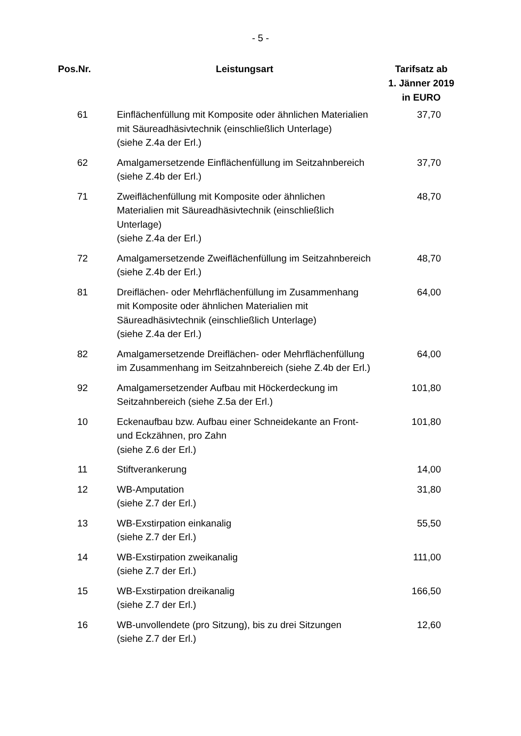- 5 -
| Pos.Nr. | Leistungsart | Tarifsatz ab 1. Jänner 2019 in EURO |
| --- | --- | --- |
| 61 | Einflächenfüllung mit Komposite oder ähnlichen Materialien mit Säureadhäsivtechnik (einschließlich Unterlage) (siehe Z.4a der Erl.) | 37,70 |
| 62 | Amalgamersetzende Einflächenfüllung im Seitzahnbereich (siehe Z.4b der Erl.) | 37,70 |
| 71 | Zweiflächenfüllung mit Komposite oder ähnlichen Materialien mit Säureadhäsivtechnik (einschließlich Unterlage) (siehe Z.4a der Erl.) | 48,70 |
| 72 | Amalgamersetzende Zweiflächenfüllung im Seitzahnbereich (siehe Z.4b der Erl.) | 48,70 |
| 81 | Dreiflächen- oder Mehrflächenfüllung im Zusammenhang mit Komposite oder ähnlichen Materialien mit Säureadhäsivtechnik (einschließlich Unterlage) (siehe Z.4a der Erl.) | 64,00 |
| 82 | Amalgamersetzende Dreiflächen- oder Mehrflächenfüllung im Zusammenhang im Seitzahnbereich (siehe Z.4b der Erl.) | 64,00 |
| 92 | Amalgamersetzender Aufbau mit Höckerdeckung im Seitzahnbereich (siehe Z.5a der Erl.) | 101,80 |
| 10 | Eckenaufbau bzw. Aufbau einer Schneidekante an Front- und Eckzähnen, pro Zahn (siehe Z.6 der Erl.) | 101,80 |
| 11 | Stiftverankerung | 14,00 |
| 12 | WB-Amputation (siehe Z.7 der Erl.) | 31,80 |
| 13 | WB-Exstirpation einkanalig (siehe Z.7 der Erl.) | 55,50 |
| 14 | WB-Exstirpation zweikanalig (siehe Z.7 der Erl.) | 111,00 |
| 15 | WB-Exstirpation dreikanalig (siehe Z.7 der Erl.) | 166,50 |
| 16 | WB-unvollendete (pro Sitzung), bis zu drei Sitzungen (siehe Z.7 der Erl.) | 12,60 |